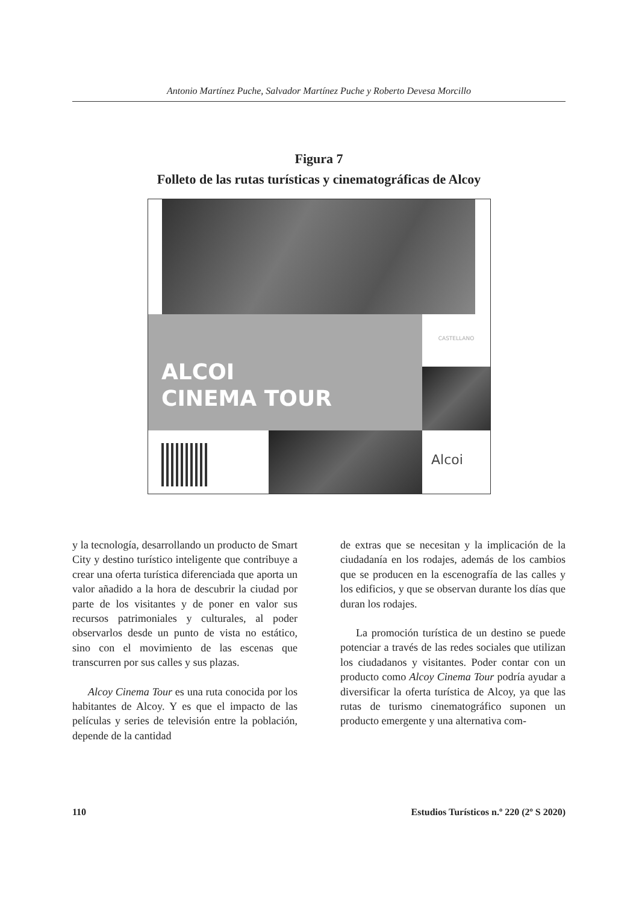Antonio Martínez Puche, Salvador Martínez Puche y Roberto Devesa Morcillo
Figura 7
Folleto de las rutas turísticas y cinematográficas de Alcoy
ALCOI
CINEMA TOUR
CASTELLANO
Alcoi
y la tecnología, desarrollando un producto de Smart City y destino turístico inteligente que contribuye a crear una oferta turística diferenciada que aporta un valor añadido a la hora de descubrir la ciudad por parte de los visitantes y de poner en valor sus recursos patrimoniales y culturales, al poder observarlos desde un punto de vista no estático, sino con el movimiento de las escenas que transcurren por sus calles y sus plazas.
Alcoy Cinema Tour es una ruta conocida por los habitantes de Alcoy. Y es que el impacto de las películas y series de televisión entre la población, depende de la cantidad
de extras que se necesitan y la implicación de la ciudadanía en los rodajes, además de los cambios que se producen en la escenografía de las calles y los edificios, y que se observan durante los días que duran los rodajes.
La promoción turística de un destino se puede potenciar a través de las redes sociales que utilizan los ciudadanos y visitantes. Poder contar con un producto como Alcoy Cinema Tour podría ayudar a diversificar la oferta turística de Alcoy, ya que las rutas de turismo cinematográfico suponen un producto emergente y una alternativa com-
110 Estudios Turísticos n.º 220 (2º S 2020)